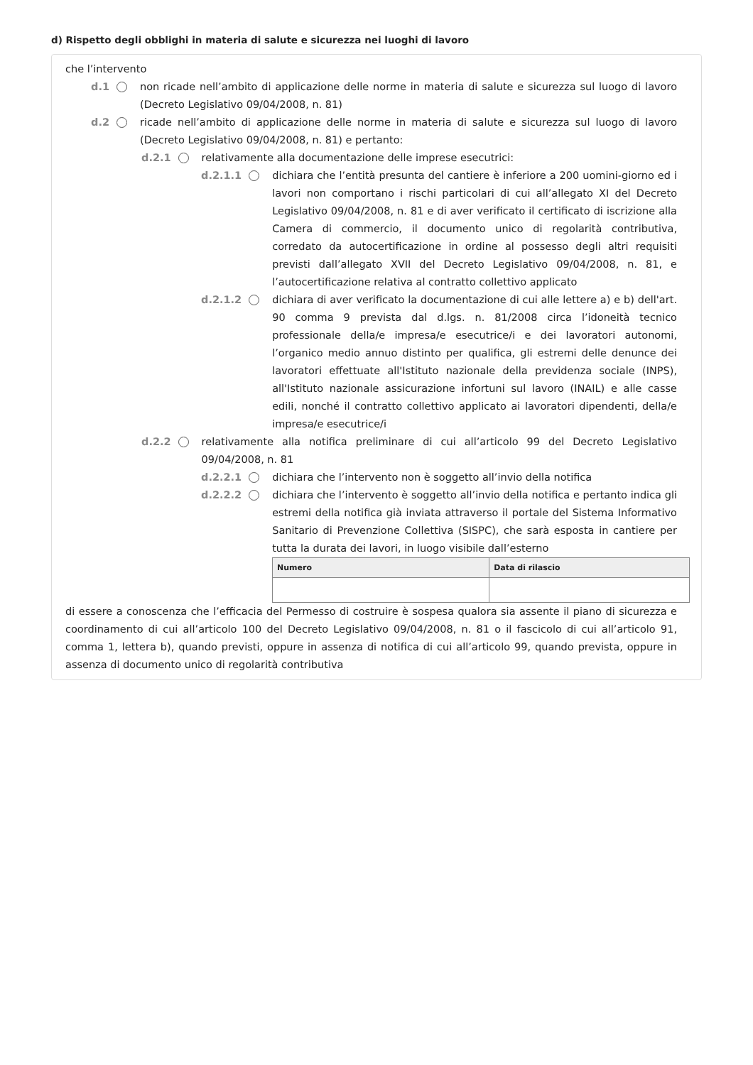d) Rispetto degli obblighi in materia di salute e sicurezza nei luoghi di lavoro
che l’intervento
d.1 non ricade nell’ambito di applicazione delle norme in materia di salute e sicurezza sul luogo di lavoro (Decreto Legislativo 09/04/2008, n. 81)
d.2 ricade nell’ambito di applicazione delle norme in materia di salute e sicurezza sul luogo di lavoro (Decreto Legislativo 09/04/2008, n. 81) e pertanto:
d.2.1 relativamente alla documentazione delle imprese esecutrici:
d.2.1.1 dichiara che l’entità presunta del cantiere è inferiore a 200 uomini-giorno ed i lavori non comportano i rischi particolari di cui all’allegato XI del Decreto Legislativo 09/04/2008, n. 81 e di aver verificato il certificato di iscrizione alla Camera di commercio, il documento unico di regolarità contributiva, corredato da autocertificazione in ordine al possesso degli altri requisiti previsti dall’allegato XVII del Decreto Legislativo 09/04/2008, n. 81, e l’autocertificazione relativa al contratto collettivo applicato
d.2.1.2 dichiara di aver verificato la documentazione di cui alle lettere a) e b) dell'art. 90 comma 9 prevista dal d.lgs. n. 81/2008 circa l’idoneità tecnico professionale della/e impresa/e esecutrice/i e dei lavoratori autonomi, l’organico medio annuo distinto per qualifica, gli estremi delle denunce dei lavoratori effettuate all'Istituto nazionale della previdenza sociale (INPS), all'Istituto nazionale assicurazione infortuni sul lavoro (INAIL) e alle casse edili, nonché il contratto collettivo applicato ai lavoratori dipendenti, della/e impresa/e esecutrice/i
d.2.2 relativamente alla notifica preliminare di cui all’articolo 99 del Decreto Legislativo 09/04/2008, n. 81
d.2.2.1 dichiara che l’intervento non è soggetto all’invio della notifica
d.2.2.2 dichiara che l’intervento è soggetto all’invio della notifica e pertanto indica gli estremi della notifica già inviata attraverso il portale del Sistema Informativo Sanitario di Prevenzione Collettiva (SISPC), che sarà esposta in cantiere per tutta la durata dei lavori, in luogo visibile dall’esterno
| Numero | Data di rilascio |
| --- | --- |
di essere a conoscenza che l’efficacia del Permesso di costruire è sospesa qualora sia assente il piano di sicurezza e coordinamento di cui all’articolo 100 del Decreto Legislativo 09/04/2008, n. 81 o il fascicolo di cui all’articolo 91, comma 1, lettera b), quando previsti, oppure in assenza di notifica di cui all’articolo 99, quando prevista, oppure in assenza di documento unico di regolarità contributiva